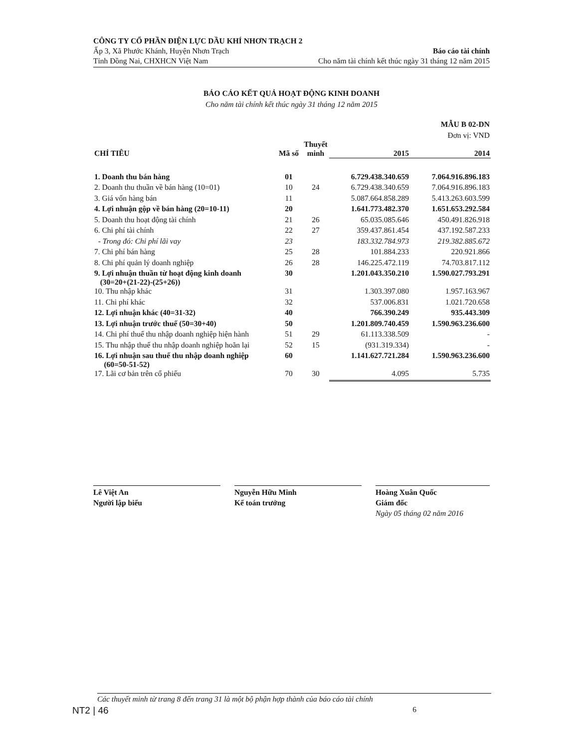CÔNG TY CỔ PHẦN ĐIỆN LỰC DẦU KHÍ NHƠN TRẠCH 2
Ấp 3, Xã Phước Khánh, Huyện Nhơn Trạch Báo cáo tài chính
Tỉnh Đồng Nai, CHXHCN Việt Nam Cho năm tài chính kết thúc ngày 31 tháng 12 năm 2015
BÁO CÁO KẾT QUẢ HOẠT ĐỘNG KINH DOANH
Cho năm tài chính kết thúc ngày 31 tháng 12 năm 2015
MẪU B 02-DN
Đơn vị: VND
| CHỈ TIÊU | Mã số | Thuyết minh | 2015 | 2014 |
| --- | --- | --- | --- | --- |
| 1. Doanh thu bán hàng | 01 | | 6.729.438.340.659 | 7.064.916.896.183 |
| 2. Doanh thu thuần về bán hàng (10=01) | 10 | 24 | 6.729.438.340.659 | 7.064.916.896.183 |
| 3. Giá vốn hàng bán | 11 | | 5.087.664.858.289 | 5.413.263.603.599 |
| 4. Lợi nhuận gộp về bán hàng (20=10-11) | 20 | | 1.641.773.482.370 | 1.651.653.292.584 |
| 5. Doanh thu hoạt động tài chính | 21 | 26 | 65.035.085.646 | 450.491.826.918 |
| 6. Chi phí tài chính | 22 | 27 | 359.437.861.454 | 437.192.587.233 |
| - Trong đó: Chi phí lãi vay | 23 | | 183.332.784.973 | 219.382.885.672 |
| 7. Chi phí bán hàng | 25 | 28 | 101.884.233 | 220.921.866 |
| 8. Chi phí quản lý doanh nghiệp | 26 | 28 | 146.225.472.119 | 74.703.817.112 |
| 9. Lợi nhuận thuần từ hoạt động kinh doanh (30=20+(21-22)-(25+26)) | 30 | | 1.201.043.350.210 | 1.590.027.793.291 |
| 10. Thu nhập khác | 31 | | 1.303.397.080 | 1.957.163.967 |
| 11. Chi phí khác | 32 | | 537.006.831 | 1.021.720.658 |
| 12. Lợi nhuận khác (40=31-32) | 40 | | 766.390.249 | 935.443.309 |
| 13. Lợi nhuận trước thuế (50=30+40) | 50 | | 1.201.809.740.459 | 1.590.963.236.600 |
| 14. Chi phí thuế thu nhập doanh nghiệp hiện hành | 51 | 29 | 61.113.338.509 | - |
| 15. Thu nhập thuế thu nhập doanh nghiệp hoãn lại | 52 | 15 | (931.319.334) | - |
| 16. Lợi nhuận sau thuế thu nhập doanh nghiệp (60=50-51-52) | 60 | | 1.141.627.721.284 | 1.590.963.236.600 |
| 17. Lãi cơ bản trên cổ phiếu | 70 | 30 | 4.095 | 5.735 |
Lê Việt An
Người lập biểu
Nguyễn Hữu Minh
Kế toán trưởng
Hoàng Xuân Quốc
Giám đốc
Ngày 05 tháng 02 năm 2016
Các thuyết minh từ trang 8 đến trang 31 là một bộ phận hợp thành của báo cáo tài chính
NT2 | 46 6